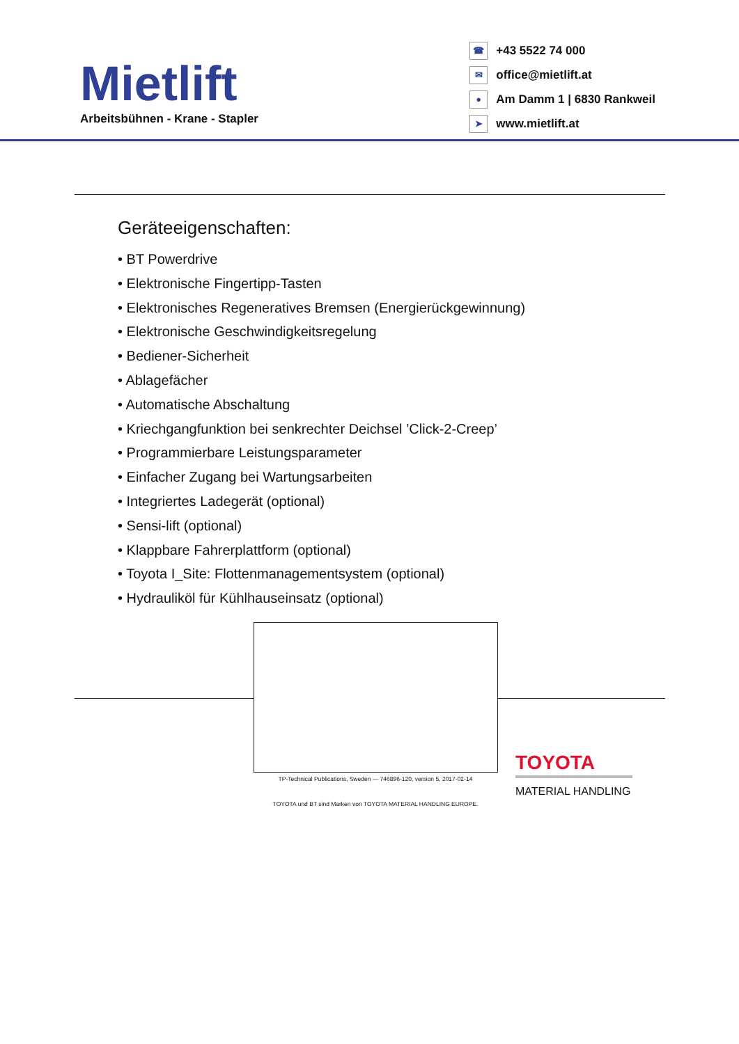Mietlift
Arbeitsbühnen - Krane - Stapler
☎ +43 5522 74 000
✉ office@mietlift.at
● Am Damm 1 | 6830 Rankweil
➤ www.mietlift.at
Geräteeigenschaften:
• BT Powerdrive
• Elektronische Fingertipp-Tasten
• Elektronisches Regeneratives Bremsen (Energierückgewinnung)
• Elektronische Geschwindigkeitsregelung
• Bediener-Sicherheit
• Ablagefächer
• Automatische Abschaltung
• Kriechgangfunktion bei senkrechter Deichsel ’Click-2-Creep’
• Programmierbare Leistungsparameter
• Einfacher Zugang bei Wartungsarbeiten
• Integriertes Ladegerät (optional)
• Sensi-lift (optional)
• Klappbare Fahrerplattform (optional)
• Toyota I_Site: Flottenmanagementsystem (optional)
• Hydrauliköl für Kühlhauseinsatz (optional)
TP-Technical Publications, Sweden — 746896-120, version 5, 2017-02-14
TOYOTA und BT sind Marken von TOYOTA MATERIAL HANDLING EUROPE.
TOYOTA
MATERIAL HANDLING